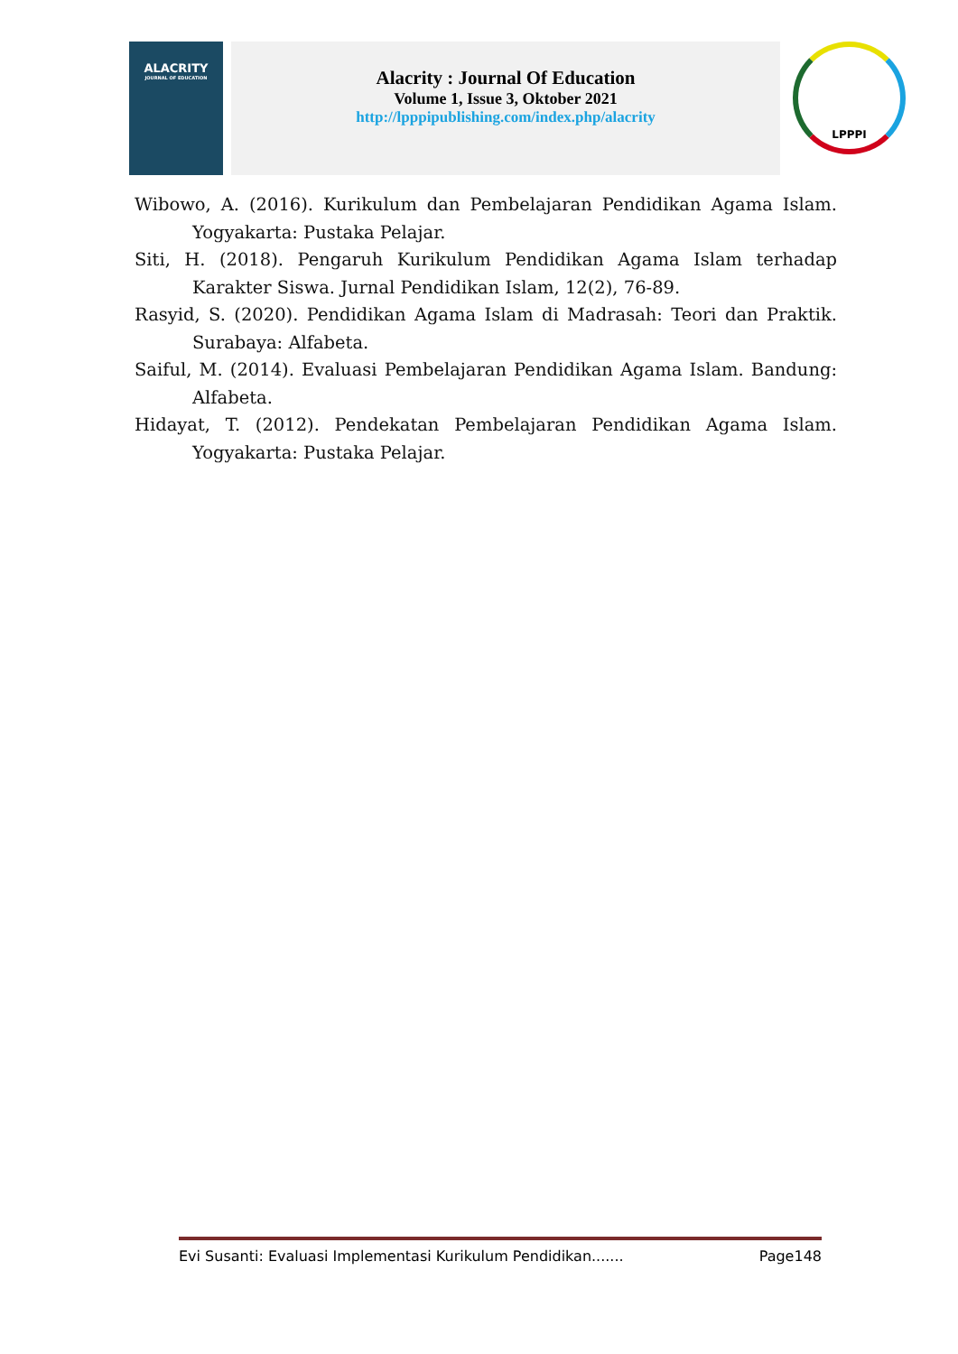ALACRITY
JOURNAL OF EDUCATION
Alacrity : Journal Of Education
Volume 1, Issue 3, Oktober 2021
http://lpppipublishing.com/index.php/alacrity
LPPPI
Wibowo, A. (2016). Kurikulum dan Pembelajaran Pendidikan Agama Islam. Yogyakarta: Pustaka Pelajar.
Siti, H. (2018). Pengaruh Kurikulum Pendidikan Agama Islam terhadap Karakter Siswa. Jurnal Pendidikan Islam, 12(2), 76-89.
Rasyid, S. (2020). Pendidikan Agama Islam di Madrasah: Teori dan Praktik. Surabaya: Alfabeta.
Saiful, M. (2014). Evaluasi Pembelajaran Pendidikan Agama Islam. Bandung: Alfabeta.
Hidayat, T. (2012). Pendekatan Pembelajaran Pendidikan Agama Islam. Yogyakarta: Pustaka Pelajar.
Evi Susanti: Evaluasi Implementasi Kurikulum Pendidikan....... Page148